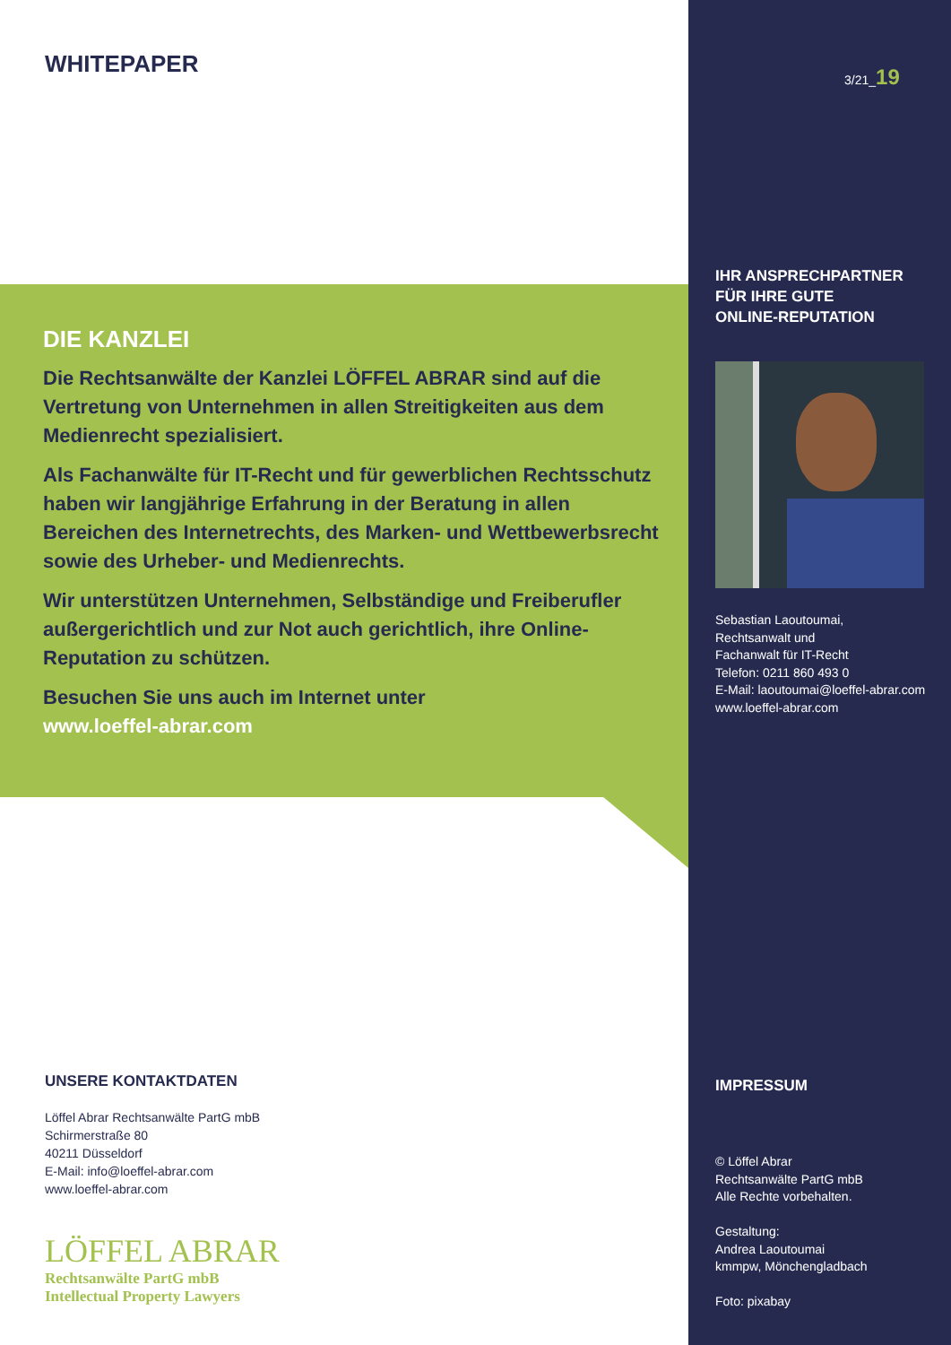WHITEPAPER
DIE KANZLEI
Die Rechtsanwälte der Kanzlei LÖFFEL ABRAR sind auf die Vertretung von Unternehmen in allen Streitigkeiten aus dem Medienrecht spezialisiert.
Als Fachanwälte für IT-Recht und für gewerblichen Rechtsschutz haben wir langjährige Erfahrung in der Beratung in allen Bereichen des Internetrechts, des Marken- und Wettbewerbsrecht sowie des Urheber- und Medienrechts.
Wir unterstützen Unternehmen, Selbständige und Freiberufler außergerichtlich und zur Not auch gerichtlich, ihre Online-Reputation zu schützen.
Besuchen Sie uns auch im Internet unter
www.loeffel-abrar.com
UNSERE KONTAKTDATEN
Löffel Abrar Rechtsanwälte PartG mbB
Schirmerstraße 80
40211 Düsseldorf
E-Mail: info@loeffel-abrar.com
www.loeffel-abrar.com
LÖFFEL ABRAR
Rechtsanwälte PartG mbB
Intellectual Property Lawyers
3/21_19
IHR ANSPRECHPARTNER
FÜR IHRE GUTE
ONLINE-REPUTATION
Sebastian Laoutoumai,
Rechtsanwalt und
Fachanwalt für IT-Recht
Telefon: 0211 860 493 0
E-Mail: laoutoumai@loeffel-abrar.com
www.loeffel-abrar.com
IMPRESSUM
© Löffel Abrar
Rechtsanwälte PartG mbB
Alle Rechte vorbehalten.
Gestaltung:
Andrea Laoutoumai
kmmpw, Mönchengladbach
Foto: pixabay